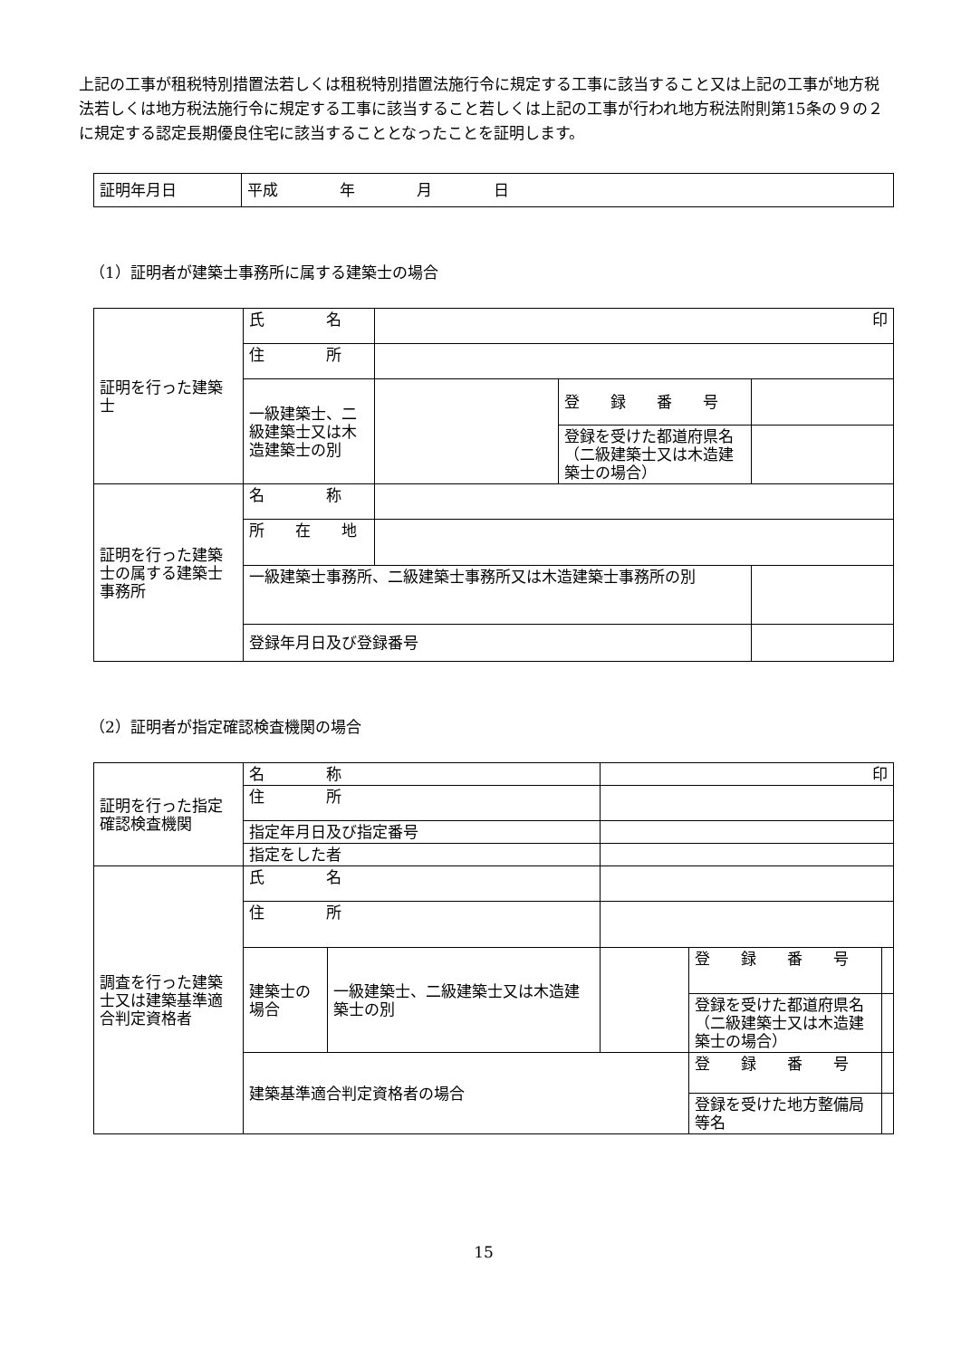上記の工事が租税特別措置法若しくは租税特別措置法施行令に規定する工事に該当すること又は上記の工事が地方税法若しくは地方税法施行令に規定する工事に該当すること若しくは上記の工事が行われ地方税法附則第15条の９の２に規定する認定長期優良住宅に該当することとなったことを証明します。
| 証明年月日 | 平成 年 月 日 |
（1）証明者が建築士事務所に属する建築士の場合
| 証明を行った建築士 | 氏 名 | 印 | | |
| | 住 所 | | | |
| | 一級建築士、二級建築士又は木造建築士の別 | | 登 録 番 号 | |
| | | | 登録を受けた都道府県名（二級建築士又は木造建築士の場合） | |
| 証明を行った建築士の属する建築士事務所 | 名 称 | | | |
| | 所 在 地 | | | |
| | 一級建築士事務所、二級建築士事務所又は木造建築士事務所の別 | | | |
| | 登録年月日及び登録番号 | | | |
（2）証明者が指定確認検査機関の場合
| 証明を行った指定確認検査機関 | 名 称 | | 印 | | |
| | 住 所 | | | | |
| | 指定年月日及び指定番号 | | | | |
| | 指定をした者 | | | | |
| 調査を行った建築士又は建築基準適合判定資格者 | 氏 名 | | | | |
| | 住 所 | | | | |
| | 建築士の場合 | 一級建築士、二級建築士又は木造建築士の別 | | 登 録 番 号 | |
| | | | | 登録を受けた都道府県名（二級建築士又は木造建築士の場合） | |
| | 建築基準適合判定資格者の場合 | | | 登 録 番 号 | |
| | | | | 登録を受けた地方整備局等名 | |
15